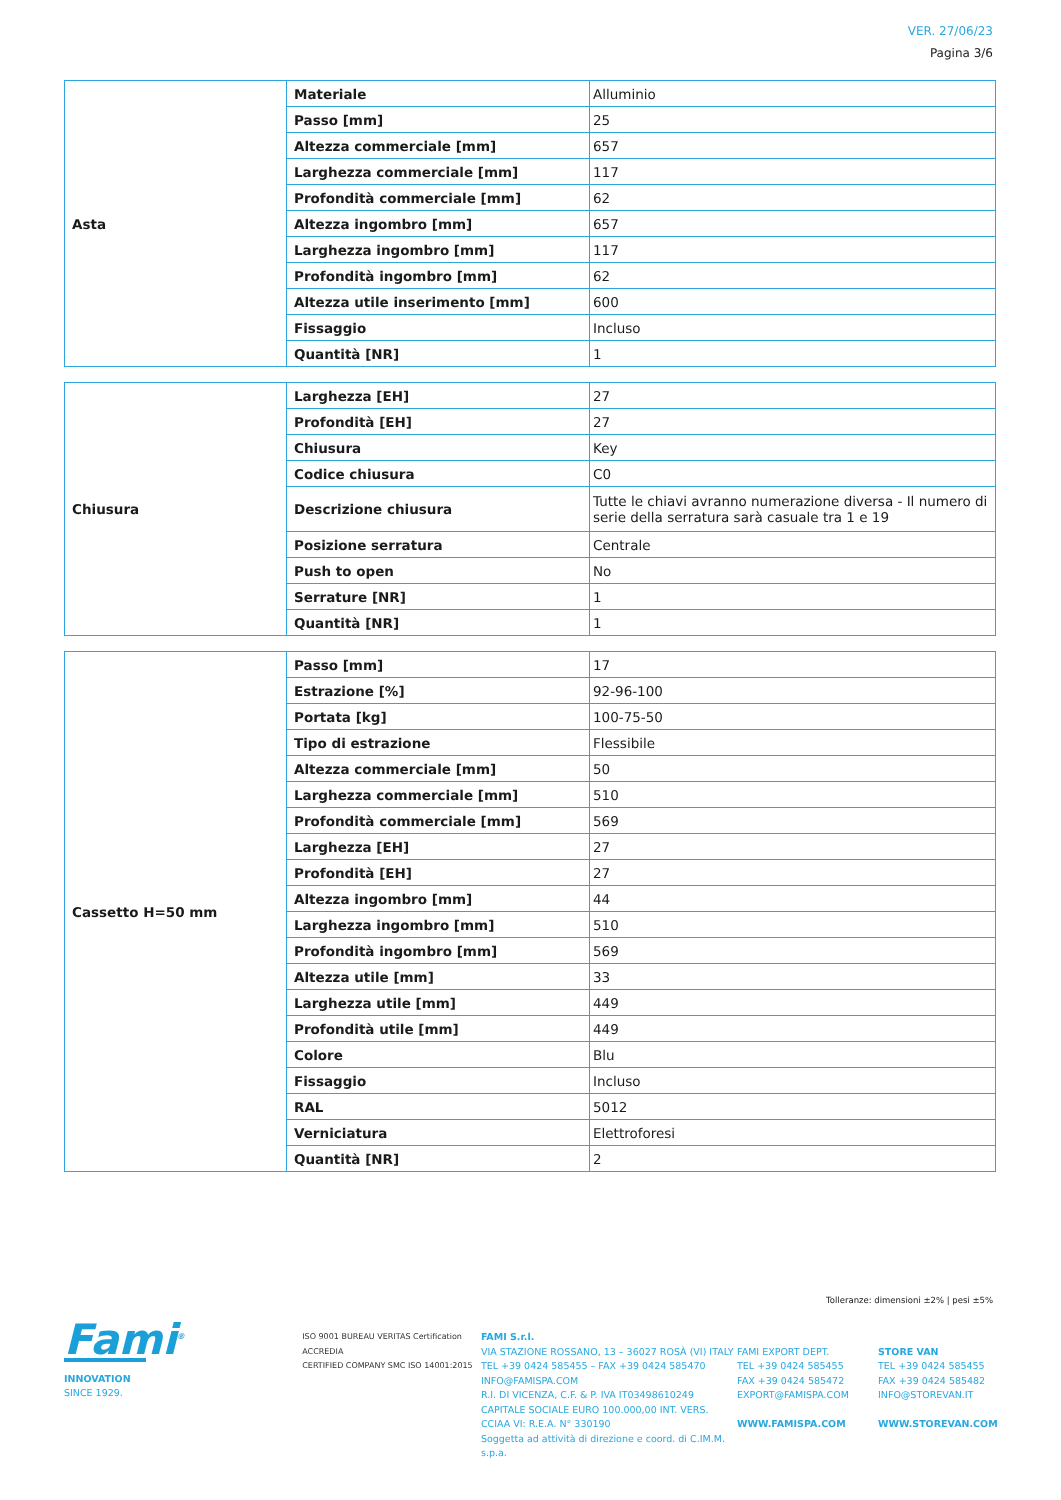VER. 27/06/23
Pagina 3/6
| Asta | Materiale | Alluminio |
| | Passo [mm] | 25 |
| | Altezza commerciale [mm] | 657 |
| | Larghezza commerciale [mm] | 117 |
| | Profondità commerciale [mm] | 62 |
| | Altezza ingombro [mm] | 657 |
| | Larghezza ingombro [mm] | 117 |
| | Profondità ingombro [mm] | 62 |
| | Altezza utile inserimento [mm] | 600 |
| | Fissaggio | Incluso |
| | Quantità [NR] | 1 |
| Chiusura | Larghezza [EH] | 27 |
| | Profondità [EH] | 27 |
| | Chiusura | Key |
| | Codice chiusura | C0 |
| | Descrizione chiusura | Tutte le chiavi avranno numerazione diversa - Il numero di serie della serratura sarà casuale tra 1 e 19 |
| | Posizione serratura | Centrale |
| | Push to open | No |
| | Serrature [NR] | 1 |
| | Quantità [NR] | 1 |
| Cassetto H=50 mm | Passo [mm] | 17 |
| | Estrazione [%] | 92-96-100 |
| | Portata [kg] | 100-75-50 |
| | Tipo di estrazione | Flessibile |
| | Altezza commerciale [mm] | 50 |
| | Larghezza commerciale [mm] | 510 |
| | Profondità commerciale [mm] | 569 |
| | Larghezza [EH] | 27 |
| | Profondità [EH] | 27 |
| | Altezza ingombro [mm] | 44 |
| | Larghezza ingombro [mm] | 510 |
| | Profondità ingombro [mm] | 569 |
| | Altezza utile [mm] | 33 |
| | Larghezza utile [mm] | 449 |
| | Profondità utile [mm] | 449 |
| | Colore | Blu |
| | Fissaggio | Incluso |
| | RAL | 5012 |
| | Verniciatura | Elettroforesi |
| | Quantità [NR] | 2 |
Tolleranze: dimensioni ±2% | pesi ±5%
Fami<sup>®</sup>
INNOVATION
SINCE 1929.
ISO 9001 BUREAU VERITAS Certification
ACCREDIA
CERTIFIED COMPANY SMC ISO 14001:2015
FAMI S.r.l.
VIA STAZIONE ROSSANO, 13 – 36027 ROSÀ (VI) ITALY
TEL +39 0424 585455 – FAX +39 0424 585470
INFO@FAMISPA.COM
R.I. DI VICENZA, C.F. & P. IVA IT03498610249
CAPITALE SOCIALE EURO 100.000,00 INT. VERS.
CCIAA VI: R.E.A. N° 330190
Soggetta ad attività di direzione e coord. di C.IM.M. s.p.a.
FAMI EXPORT DEPT.
TEL +39 0424 585455
FAX +39 0424 585472
EXPORT@FAMISPA.COM
WWW.FAMISPA.COM
STORE VAN
TEL +39 0424 585455
FAX +39 0424 585482
INFO@STOREVAN.IT
WWW.STOREVAN.COM